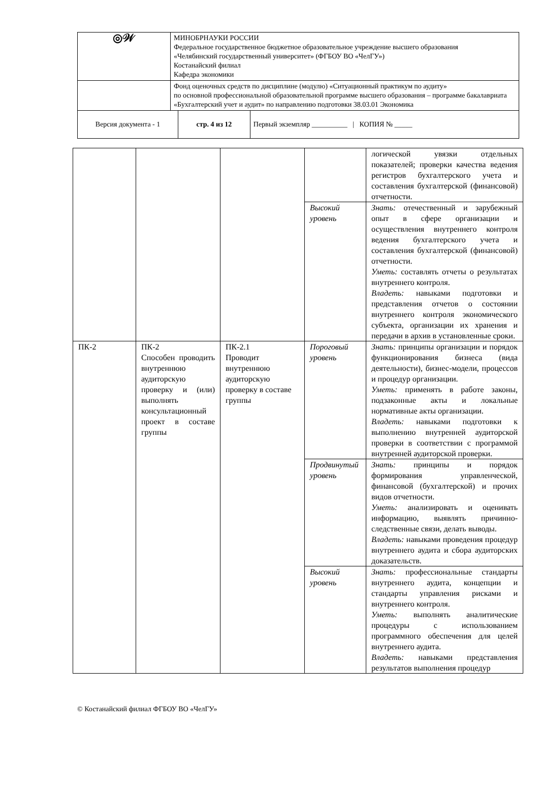| ◎𝒲 | МИНОБРНАУКИ РОССИИ Федеральное государственное бюджетное образовательное учреждение высшего образования «Челябинский государственный университет» (ФГБОУ ВО «ЧелГУ») Костанайский филиал Кафедра экономики | | |
| | Фонд оценочных средств по дисциплине (модулю) «Ситуационный практикум по аудиту» по основной профессиональной образовательной программе высшего образования – программе бакалавриата «Бухгалтерский учет и аудит» по направлению подготовки 38.03.01 Экономика | | |
| Версия документа - 1 | | стр. 4 из 12 | Первый экземпляр __________ / КОПИЯ № _____ |
| | | | | логической увязки отдельных показателей; проверки качества ведения регистров бухгалтерского учета и составления бухгалтерской (финансовой) отчетности. |
| | | | Высокий уровень | Знать: отечественный и зарубежный опыт в сфере организации и осуществления внутреннего контроля ведения бухгалтерского учета и составления бухгалтерской (финансовой) отчетности. Уметь: составлять отчеты о результатах внутреннего контроля. Владеть: навыками подготовки и представления отчетов о состоянии внутреннего контроля экономического субъекта, организации их хранения и передачи в архив в установленные сроки. |
| ПК-2 | ПК-2 Способен проводить внутреннюю аудиторскую проверку и (или) выполнять консультационный проект в составе группы | ПК-2.1 Проводит внутреннюю аудиторскую проверку в составе группы | Пороговый уровень | Знать: принципы организации и порядок функционирования бизнеса (вида деятельности), бизнес-модели, процессов и процедур организации. Уметь: применять в работе законы, подзаконные акты и локальные нормативные акты организации. Владеть: навыками подготовки к выполнению внутренней аудиторской проверки в соответствии с программой внутренней аудиторской проверки. |
| | | | Продвинутый уровень | Знать: принципы и порядок формирования управленческой, финансовой (бухгалтерской) и прочих видов отчетности. Уметь: анализировать и оценивать информацию, выявлять причинно-следственные связи, делать выводы. Владеть: навыками проведения процедур внутреннего аудита и сбора аудиторских доказательств. |
| | | | Высокий уровень | Знать: профессиональные стандарты внутреннего аудита, концепции и стандарты управления рисками и внутреннего контроля. Уметь: выполнять аналитические процедуры с использованием программного обеспечения для целей внутреннего аудита. Владеть: навыками представления результатов выполнения процедур |
© Костанайский филиал ФГБОУ ВО «ЧелГУ»